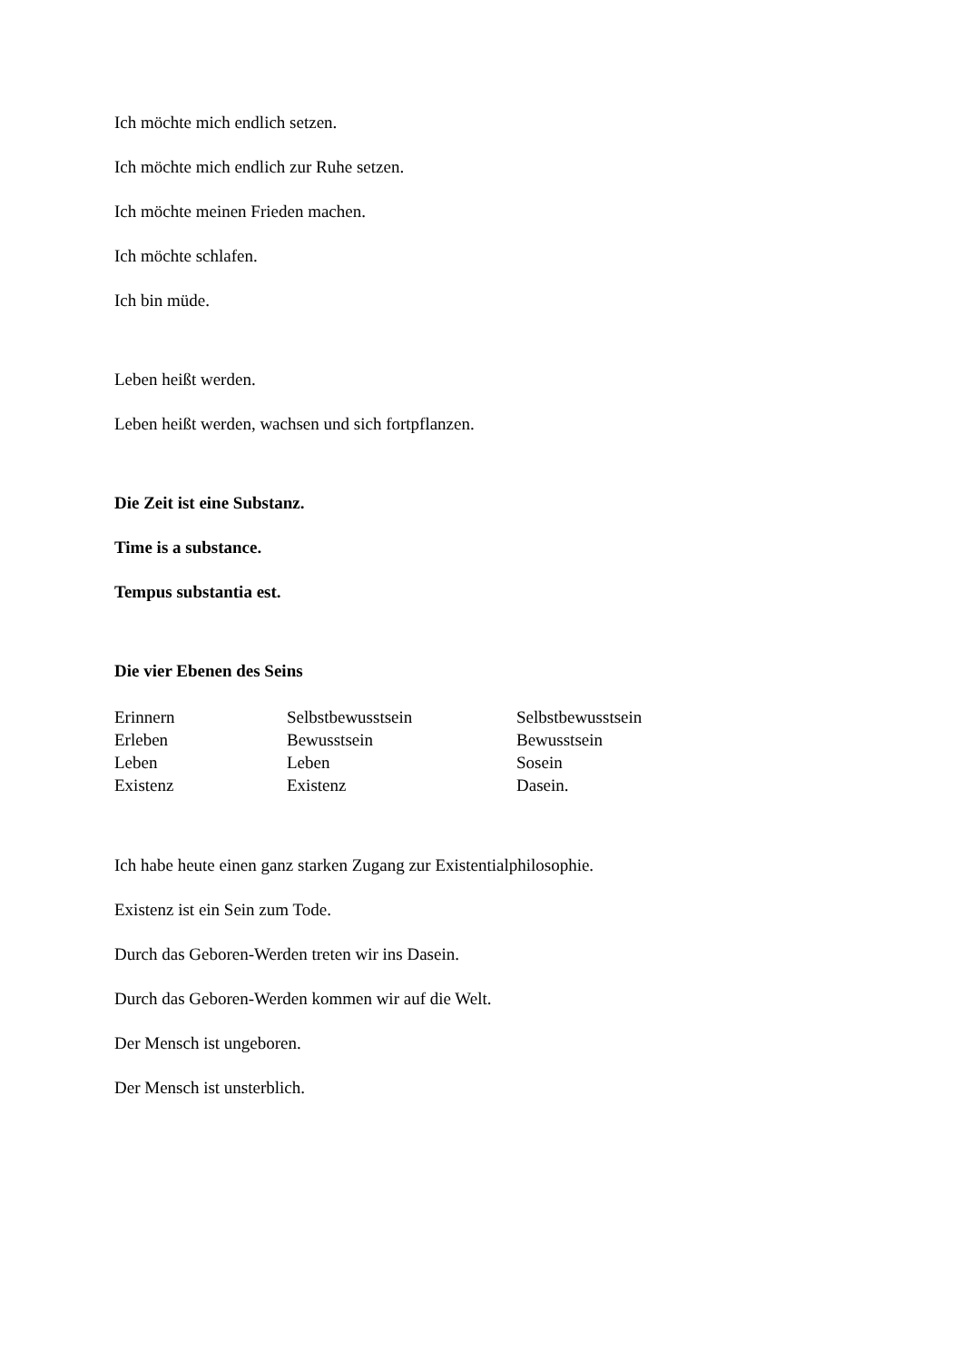Ich möchte mich endlich setzen.
Ich möchte mich endlich zur Ruhe setzen.
Ich möchte meinen Frieden machen.
Ich möchte schlafen.
Ich bin müde.
Leben heißt werden.
Leben heißt werden, wachsen und sich fortpflanzen.
Die Zeit ist eine Substanz.
Time is a substance.
Tempus substantia est.
Die vier Ebenen des Seins
| Erinnern | Selbstbewusstsein | Selbstbewusstsein |
| Erleben | Bewusstsein | Bewusstsein |
| Leben | Leben | Sosein |
| Existenz | Existenz | Dasein. |
Ich habe heute einen ganz starken Zugang zur Existentialphilosophie.
Existenz ist ein Sein zum Tode.
Durch das Geboren-Werden treten wir ins Dasein.
Durch das Geboren-Werden kommen wir auf die Welt.
Der Mensch ist ungeboren.
Der Mensch ist unsterblich.